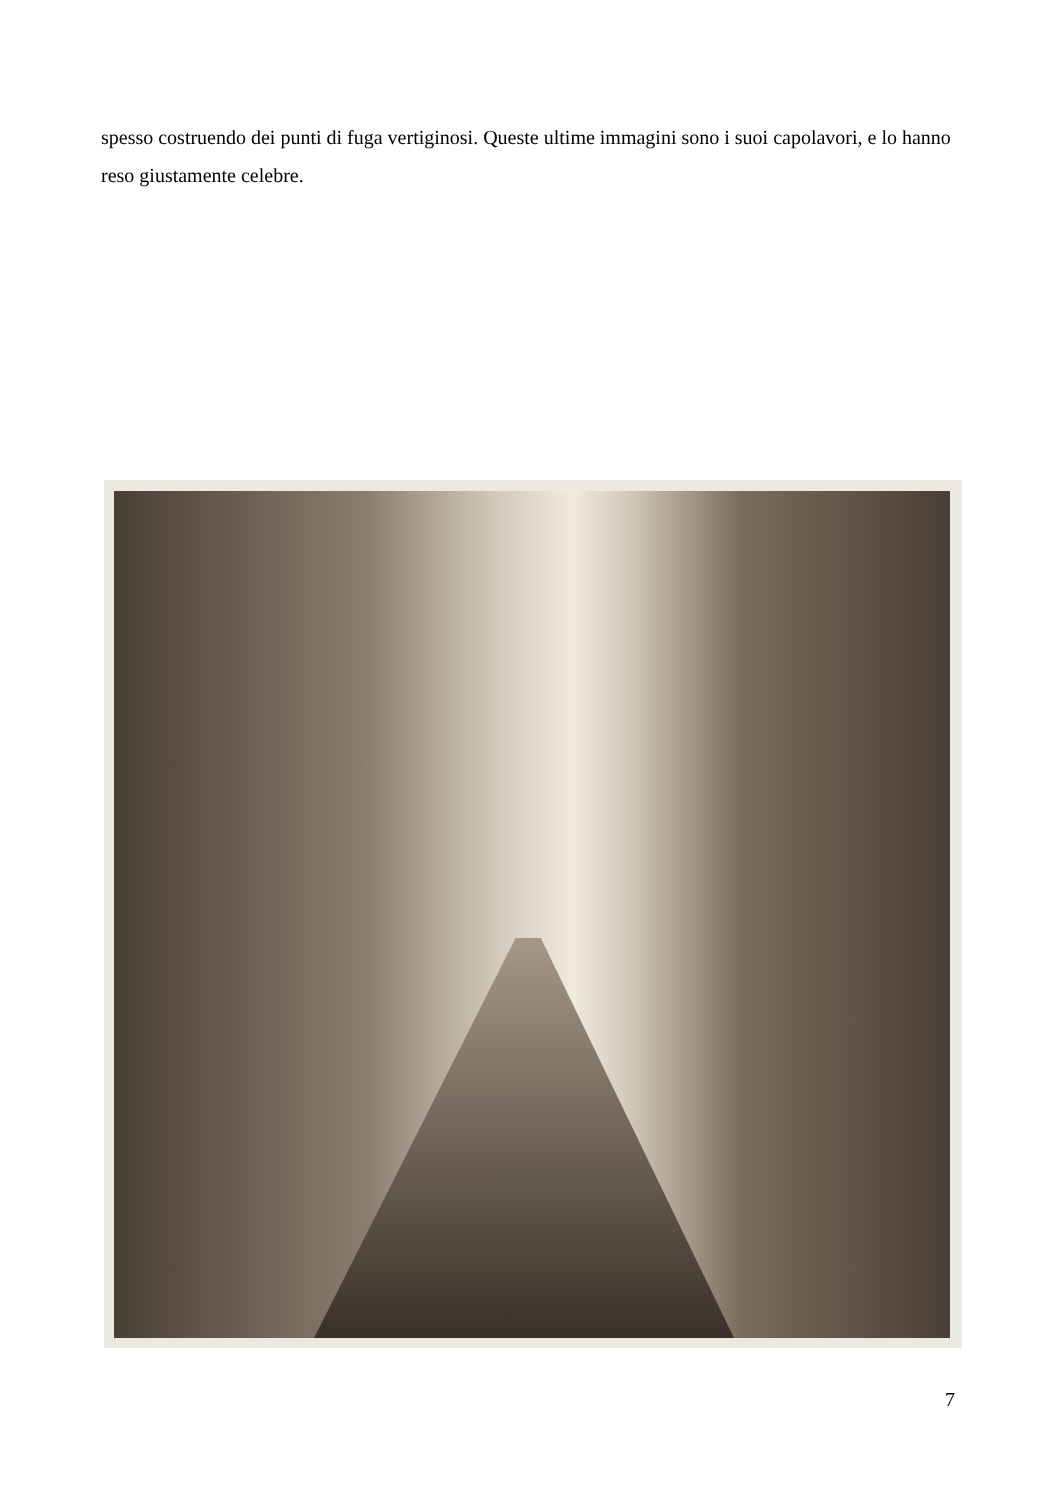spesso costruendo dei punti di fuga vertiginosi. Queste ultime immagini sono i suoi capolavori, e lo hanno reso giustamente celebre.
7